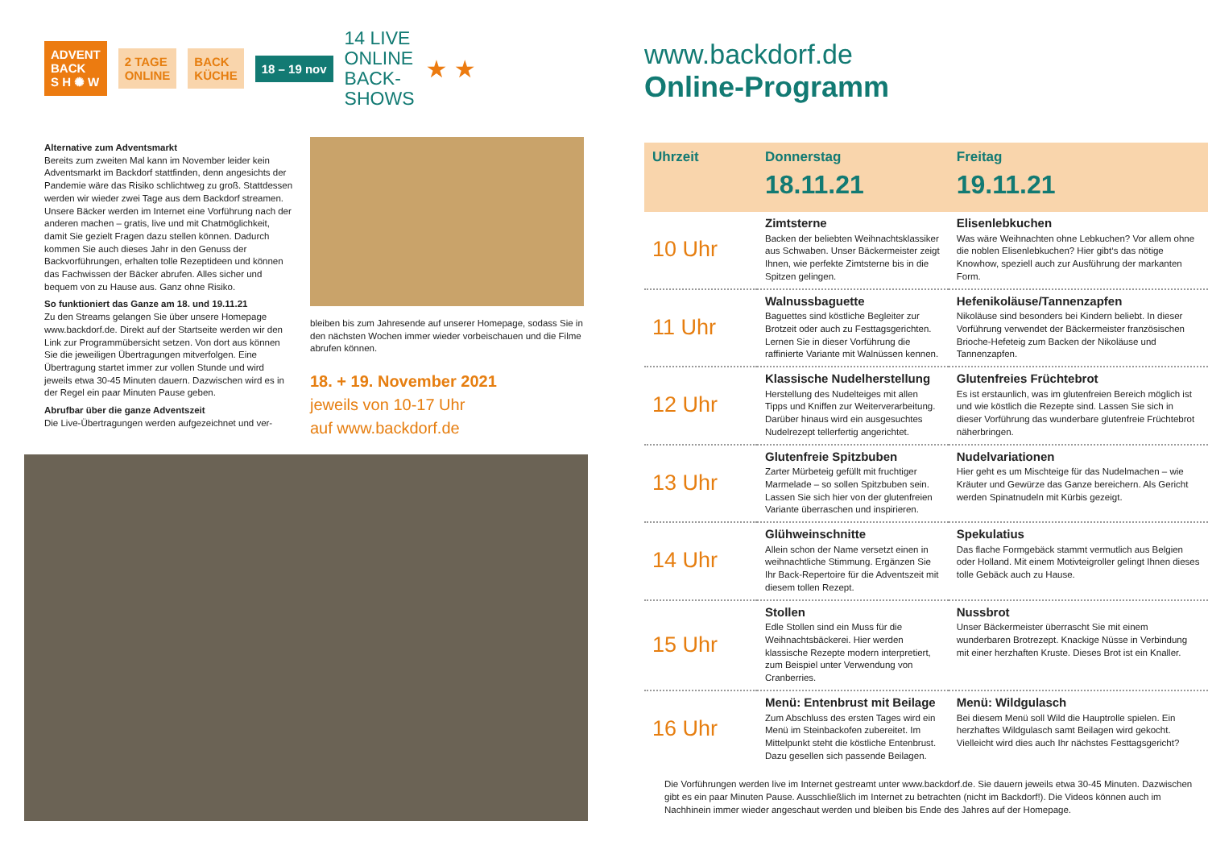ADVENT
BACK
S H ✺ W
2 TAGE
ONLINE
BACK
KÜCHE
18 – 19 nov
14 LIVE
ONLINE
BACK-
SHOWS
★ ★
Alternative zum Adventsmarkt
Bereits zum zweiten Mal kann im November leider kein Adventsmarkt im Backdorf stattfinden, denn angesichts der Pandemie wäre das Risiko schlichtweg zu groß. Stattdessen werden wir wieder zwei Tage aus dem Backdorf streamen. Unsere Bäcker werden im Internet eine Vorführung nach der anderen machen – gratis, live und mit Chatmöglichkeit, damit Sie gezielt Fragen dazu stellen können. Dadurch kommen Sie auch dieses Jahr in den Genuss der Backvorführungen, erhalten tolle Rezeptideen und können das Fachwissen der Bäcker abrufen. Alles sicher und bequem von zu Hause aus. Ganz ohne Risiko.
So funktioniert das Ganze am 18. und 19.11.21
Zu den Streams gelangen Sie über unsere Homepage www.backdorf.de. Direkt auf der Startseite werden wir den Link zur Programmübersicht setzen. Von dort aus können Sie die jeweiligen Übertragungen mitverfolgen. Eine Übertragung startet immer zur vollen Stunde und wird jeweils etwa 30-45 Minuten dauern. Dazwischen wird es in der Regel ein paar Minuten Pause geben.
Abrufbar über die ganze Adventszeit
Die Live-Übertragungen werden aufgezeichnet und ver-
bleiben bis zum Jahresende auf unserer Homepage, sodass Sie in den nächsten Wochen immer wieder vorbeischauen und die Filme abrufen können.
18. + 19. November 2021
jeweils von 10-17 Uhr
auf www.backdorf.de
www.backdorf.de
Online-Programm
| Uhrzeit | Donnerstag 18.11.21 | Freitag 19.11.21 |
| --- | --- | --- |
| 10 Uhr | Zimtsterne Backen der beliebten Weihnachtsklassiker aus Schwaben. Unser Bäckermeister zeigt Ihnen, wie perfekte Zimtsterne bis in die Spitzen gelingen. | Elisenlebkuchen Was wäre Weihnachten ohne Lebkuchen? Vor allem ohne die noblen Elisenlebkuchen? Hier gibt‘s das nötige Knowhow, speziell auch zur Ausführung der markanten Form. |
| 11 Uhr | Walnussbaguette Baguettes sind köstliche Begleiter zur Brotzeit oder auch zu Festtagsgerichten. Lernen Sie in dieser Vorführung die raffinierte Variante mit Walnüssen kennen. | Hefenikoläuse/Tannenzapfen Nikoläuse sind besonders bei Kindern beliebt. In dieser Vorführung verwendet der Bäckermeister französischen Brioche-Hefeteig zum Backen der Nikoläuse und Tannenzapfen. |
| 12 Uhr | Klassische Nudelherstellung Herstellung des Nudelteiges mit allen Tipps und Kniffen zur Weiterverarbeitung. Darüber hinaus wird ein ausgesuchtes Nudelrezept tellerfertig angerichtet. | Glutenfreies Früchtebrot Es ist erstaunlich, was im glutenfreien Bereich möglich ist und wie köstlich die Rezepte sind. Lassen Sie sich in dieser Vorführung das wunderbare glutenfreie Früchtebrot näherbringen. |
| 13 Uhr | Glutenfreie Spitzbuben Zarter Mürbeteig gefüllt mit fruchtiger Marmelade – so sollen Spitzbuben sein. Lassen Sie sich hier von der glutenfreien Variante überraschen und inspirieren. | Nudelvariationen Hier geht es um Mischteige für das Nudelmachen – wie Kräuter und Gewürze das Ganze bereichern. Als Gericht werden Spinatnudeln mit Kürbis gezeigt. |
| 14 Uhr | Glühweinschnitte Allein schon der Name versetzt einen in weihnachtliche Stimmung. Ergänzen Sie Ihr Back-Repertoire für die Adventszeit mit diesem tollen Rezept. | Spekulatius Das flache Formgebäck stammt vermutlich aus Belgien oder Holland. Mit einem Motivteigroller gelingt Ihnen dieses tolle Gebäck auch zu Hause. |
| 15 Uhr | Stollen Edle Stollen sind ein Muss für die Weihnachtsbäckerei. Hier werden klassische Rezepte modern interpretiert, zum Beispiel unter Verwendung von Cranberries. | Nussbrot Unser Bäckermeister überrascht Sie mit einem wunderbaren Brotrezept. Knackige Nüsse in Verbindung mit einer herzhaften Kruste. Dieses Brot ist ein Knaller. |
| 16 Uhr | Menü: Entenbrust mit Beilage Zum Abschluss des ersten Tages wird ein Menü im Steinbackofen zubereitet. Im Mittelpunkt steht die köstliche Entenbrust. Dazu gesellen sich passende Beilagen. | Menü: Wildgulasch Bei diesem Menü soll Wild die Hauptrolle spielen. Ein herzhaftes Wildgulasch samt Beilagen wird gekocht. Vielleicht wird dies auch Ihr nächstes Festtagsgericht? |
Die Vorführungen werden live im Internet gestreamt unter www.backdorf.de. Sie dauern jeweils etwa 30-45 Minuten. Dazwischen gibt es ein paar Minuten Pause. Ausschließlich im Internet zu betrachten (nicht im Backdorf!). Die Videos können auch im Nachhinein immer wieder angeschaut werden und bleiben bis Ende des Jahres auf der Homepage.